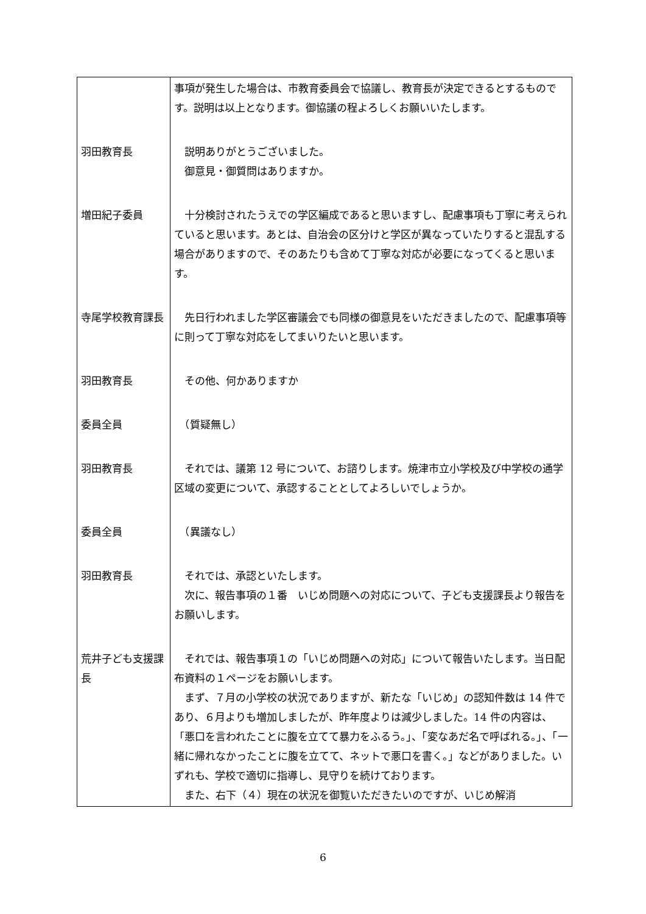| | 事項が発生した場合は、市教育委員会で協議し、教育長が決定できるとするものです。説明は以上となります。御協議の程よろしくお願いいたします。 |
| 羽田教育長 | 説明ありがとうございました。 御意見・御質問はありますか。 |
| 増田紀子委員 | 十分検討されたうえでの学区編成であると思いますし、配慮事項も丁寧に考えられていると思います。あとは、自治会の区分けと学区が異なっていたりすると混乱する場合がありますので、そのあたりも含めて丁寧な対応が必要になってくると思います。 |
| 寺尾学校教育課長 | 先日行われました学区審議会でも同様の御意見をいただきましたので、配慮事項等に則って丁寧な対応をしてまいりたいと思います。 |
| 羽田教育長 | その他、何かありますか |
| 委員全員 | （質疑無し） |
| 羽田教育長 | それでは、議第 12 号について、お諮りします。焼津市立小学校及び中学校の通学区域の変更について、承認することとしてよろしいでしょうか。 |
| 委員全員 | （異議なし） |
| 羽田教育長 | それでは、承認といたします。 次に、報告事項の１番 いじめ問題への対応について、子ども支援課長より報告をお願いします。 |
| 荒井子ども支援課長 | それでは、報告事項１の「いじめ問題への対応」について報告いたします。当日配布資料の１ページをお願いします。 まず、７月の小学校の状況でありますが、新たな「いじめ」の認知件数は 14 件であり、６月よりも増加しましたが、昨年度よりは減少しました。14 件の内容は、「悪口を言われたことに腹を立てて暴力をふるう。」、「変なあだ名で呼ばれる。」、「一緒に帰れなかったことに腹を立てて、ネットで悪口を書く。」などがありました。いずれも、学校で適切に指導し、見守りを続けております。 また、右下（４）現在の状況を御覧いただきたいのですが、いじめ解消 |
6